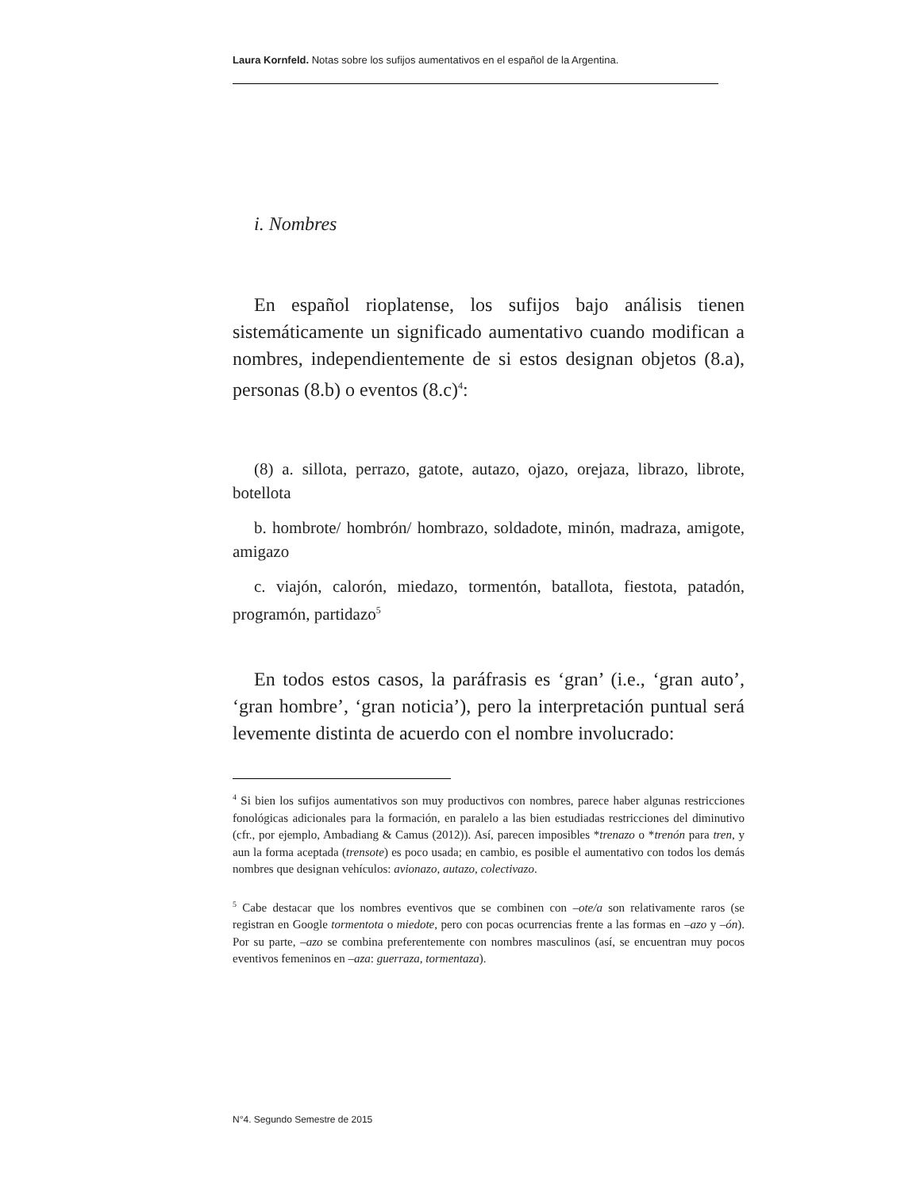Laura Kornfeld. Notas sobre los sufijos aumentativos en el español de la Argentina.
i. Nombres
En español rioplatense, los sufijos bajo análisis tienen sistemáticamente un significado aumentativo cuando modifican a nombres, independientemente de si estos designan objetos (8.a), personas (8.b) o eventos (8.c)<sup>4</sup>:
(8) a. sillota, perrazo, gatote, autazo, ojazo, orejaza, librazo, librote, botellota
b. hombrote/ hombrón/ hombrazo, soldadote, minón, madraza, amigote, amigazo
c. viajón, calorón, miedazo, tormentón, batallota, fiestota, patadón, programón, partidazo<sup>5</sup>
En todos estos casos, la paráfrasis es ‘gran’ (i.e., ‘gran auto’, ‘gran hombre’, ‘gran noticia’), pero la interpretación puntual será levemente distinta de acuerdo con el nombre involucrado:
<sup>4</sup> Si bien los sufijos aumentativos son muy productivos con nombres, parece haber algunas restricciones fonológicas adicionales para la formación, en paralelo a las bien estudiadas restricciones del diminutivo (cfr., por ejemplo, Ambadiang & Camus (2012)). Así, parecen imposibles *trenazo o *trenón para tren, y aun la forma aceptada (trensote) es poco usada; en cambio, es posible el aumentativo con todos los demás nombres que designan vehículos: avionazo, autazo, colectivazo.
<sup>5</sup> Cabe destacar que los nombres eventivos que se combinen con –ote/a son relativamente raros (se registran en Google tormentota o miedote, pero con pocas ocurrencias frente a las formas en –azo y –ón). Por su parte, –azo se combina preferentemente con nombres masculinos (así, se encuentran muy pocos eventivos femeninos en –aza: guerraza, tormentaza).
N°4. Segundo Semestre de 2015